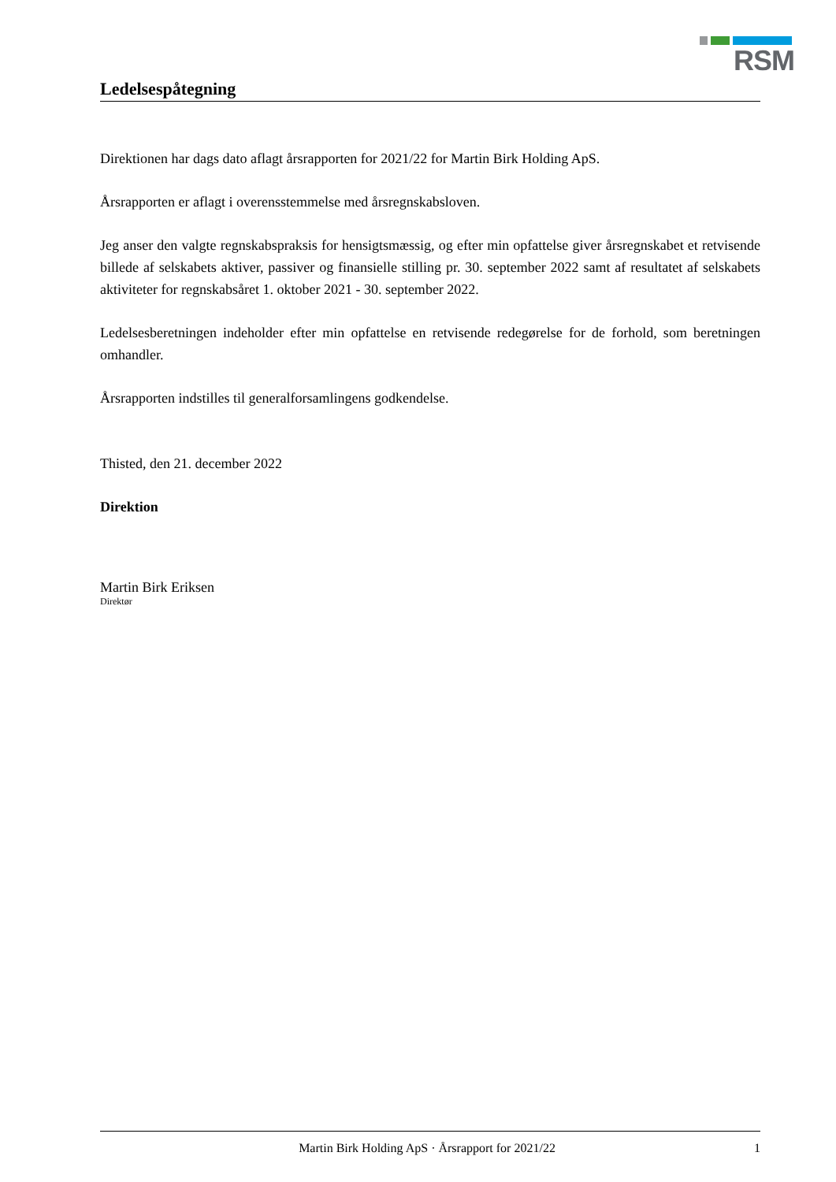RSM
Ledelsespåtegning
Direktionen har dags dato aflagt årsrapporten for 2021/22 for Martin Birk Holding ApS.
Årsrapporten er aflagt i overensstemmelse med årsregnskabsloven.
Jeg anser den valgte regnskabspraksis for hensigtsmæssig, og efter min opfattelse giver årsregnskabet et retvisende billede af selskabets aktiver, passiver og finansielle stilling pr. 30. september 2022 samt af resultatet af selskabets aktiviteter for regnskabsåret 1. oktober 2021 - 30. september 2022.
Ledelsesberetningen indeholder efter min opfattelse en retvisende redegørelse for de forhold, som beretningen omhandler.
Årsrapporten indstilles til generalforsamlingens godkendelse.
Thisted, den 21. december 2022
Direktion
Martin Birk Eriksen
Direktør
Martin Birk Holding ApS · Årsrapport for 2021/22 1